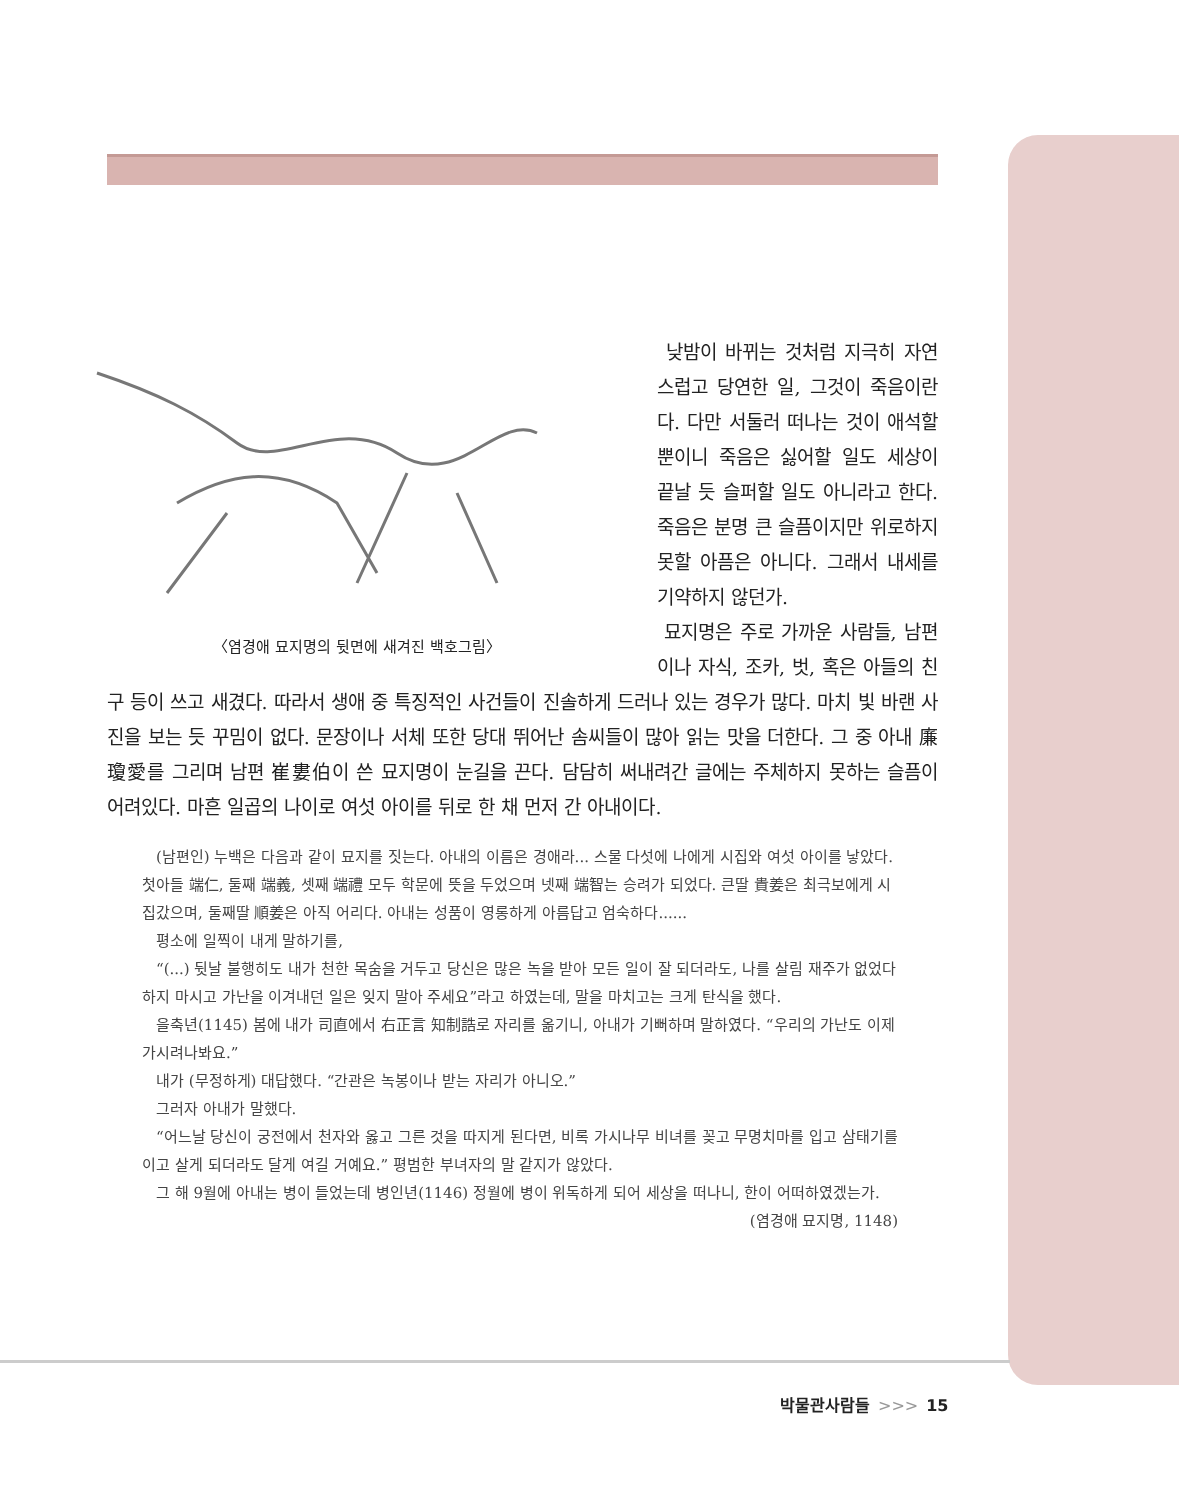〈염경애 묘지명의 뒷면에 새겨진 백호그림〉
낮밤이 바뀌는 것처럼 지극히 자연스럽고 당연한 일, 그것이 죽음이란다. 다만 서둘러 떠나는 것이 애석할 뿐이니 죽음은 싫어할 일도 세상이 끝날 듯 슬퍼할 일도 아니라고 한다. 죽음은 분명 큰 슬픔이지만 위로하지 못할 아픔은 아니다. 그래서 내세를 기약하지 않던가.
묘지명은 주로 가까운 사람들, 남편이나 자식, 조카, 벗, 혹은 아들의 친구 등이 쓰고 새겼다. 따라서 생애 중 특징적인 사건들이 진솔하게 드러나 있는 경우가 많다. 마치 빛 바랜 사진을 보는 듯 꾸밈이 없다. 문장이나 서체 또한 당대 뛰어난 솜씨들이 많아 읽는 맛을 더한다. 그 중 아내 廉瓊愛를 그리며 남편 崔婁伯이 쓴 묘지명이 눈길을 끈다. 담담히 써내려간 글에는 주체하지 못하는 슬픔이 어려있다. 마흔 일곱의 나이로 여섯 아이를 뒤로 한 채 먼저 간 아내이다.
(남편인) 누백은 다음과 같이 묘지를 짓는다. 아내의 이름은 경애라... 스물 다섯에 나에게 시집와 여섯 아이를 낳았다. 첫아들 端仁, 둘째 端義, 셋째 端禮 모두 학문에 뜻을 두었으며 넷째 端智는 승려가 되었다. 큰딸 貴姜은 최극보에게 시집갔으며, 둘째딸 順姜은 아직 어리다. 아내는 성품이 영롱하게 아름답고 엄숙하다......
평소에 일찍이 내게 말하기를,
“(...) 뒷날 불행히도 내가 천한 목숨을 거두고 당신은 많은 녹을 받아 모든 일이 잘 되더라도, 나를 살림 재주가 없었다 하지 마시고 가난을 이겨내던 일은 잊지 말아 주세요”라고 하였는데, 말을 마치고는 크게 탄식을 했다.
을축년(1145) 봄에 내가 司直에서 右正言 知制誥로 자리를 옮기니, 아내가 기뻐하며 말하였다. “우리의 가난도 이제 가시려나봐요.”
내가 (무정하게) 대답했다. “간관은 녹봉이나 받는 자리가 아니오.”
그러자 아내가 말했다.
“어느날 당신이 궁전에서 천자와 옳고 그른 것을 따지게 된다면, 비록 가시나무 비녀를 꽂고 무명치마를 입고 삼태기를 이고 살게 되더라도 달게 여길 거예요.” 평범한 부녀자의 말 같지가 않았다.
그 해 9월에 아내는 병이 들었는데 병인년(1146) 정월에 병이 위독하게 되어 세상을 떠나니, 한이 어떠하였겠는가.
(염경애 묘지명, 1148)
박물관사람들 >>> 15